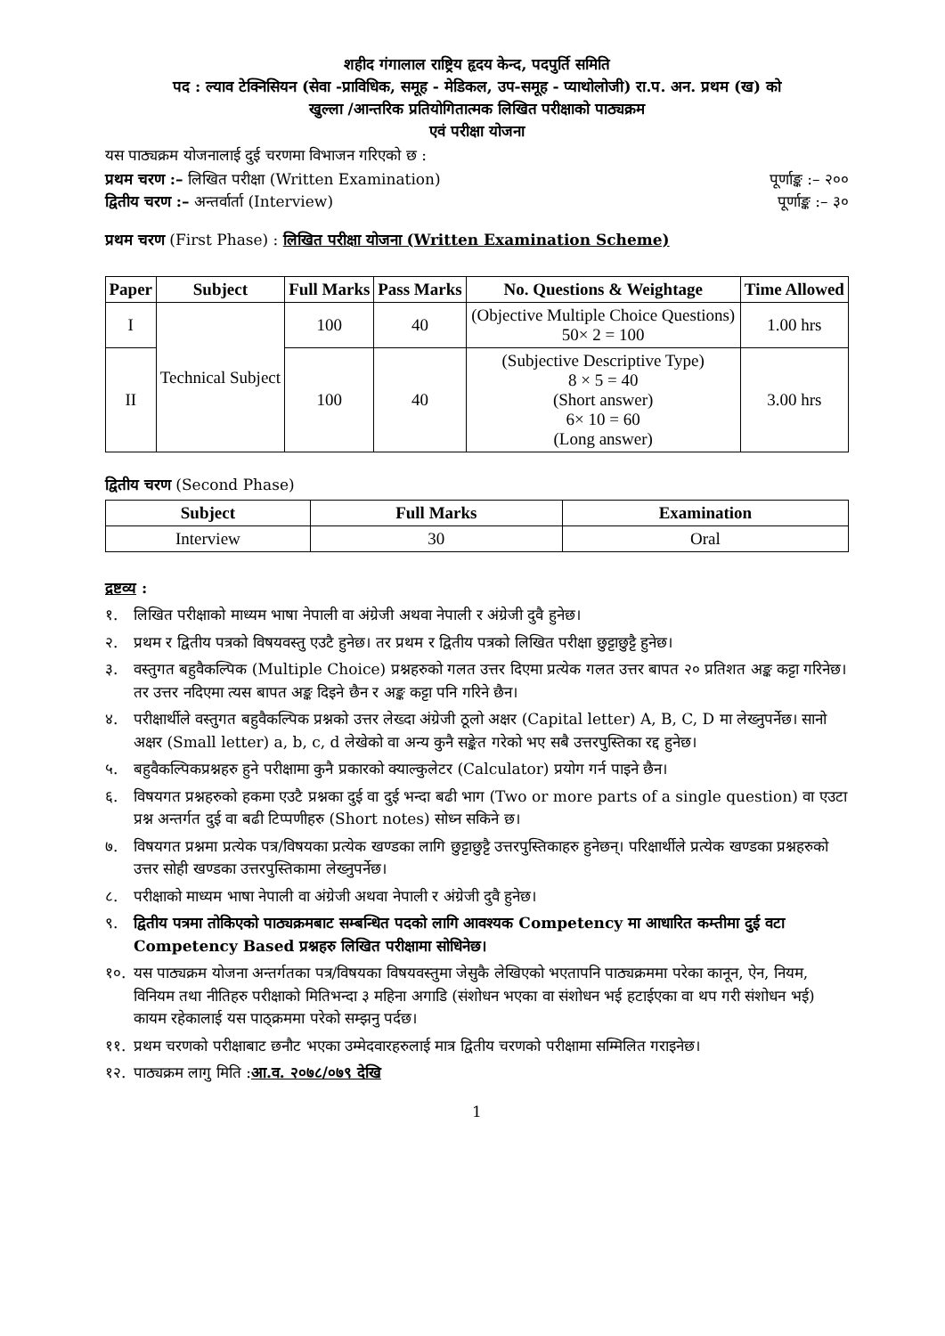शहीद गंगालाल राष्ट्रिय हृदय केन्द, पदपुर्ति समिति
पद : ल्याव टेक्निसियन (सेवा -प्राविधिक, समूह - मेडिकल, उप-समूह - प्याथोलोजी) रा.प. अन. प्रथम (ख) को
खुल्ला /आन्तरिक प्रतियोगितात्मक लिखित परीक्षाको पाठ्यक्रम
एवं परीक्षा योजना
यस पाठ्यक्रम योजनालाई दुई चरणमा विभाजन गरिएको छ :
प्रथम चरण :– लिखित परीक्षा (Written Examination) पूर्णाङ्क :– २००
द्वितीय चरण :– अन्तर्वार्ता (Interview) पूर्णाङ्क :– ३०
प्रथम चरण (First Phase) : लिखित परीक्षा योजना (Written Examination Scheme)
| Paper | Subject | Full Marks | Pass Marks | No. Questions & Weightage | Time Allowed |
| --- | --- | --- | --- | --- | --- |
| I | Technical Subject | 100 | 40 | (Objective Multiple Choice Questions) 50× 2 = 100 | 1.00 hrs |
| II | | 100 | 40 | (Subjective Descriptive Type) 8 × 5 = 40 (Short answer) 6× 10 = 60 (Long answer) | 3.00 hrs |
द्वितीय चरण (Second Phase)
| Subject | Full Marks | Examination |
| --- | --- | --- |
| Interview | 30 | Oral |
द्रष्टव्य :
१. लिखित परीक्षाको माध्यम भाषा नेपाली वा अंग्रेजी अथवा नेपाली र अंग्रेजी दुवै हुनेछ।
२. प्रथम र द्वितीय पत्रको विषयवस्तु एउटै हुनेछ। तर प्रथम र द्वितीय पत्रको लिखित परीक्षा छुट्टाछुट्टै हुनेछ।
३. वस्तुगत बहुवैकल्पिक (Multiple Choice) प्रश्नहरुको गलत उत्तर दिएमा प्रत्येक गलत उत्तर बापत २० प्रतिशत अङ्क कट्टा गरिनेछ। तर उत्तर नदिएमा त्यस बापत अङ्क दिइने छैन र अङ्क कट्टा पनि गरिने छैन।
४. परीक्षार्थीले वस्तुगत बहुवैकल्पिक प्रश्नको उत्तर लेख्दा अंग्रेजी ठूलो अक्षर (Capital letter) A, B, C, D मा लेख्नुपर्नेछ। सानो अक्षर (Small letter) a, b, c, d लेखेको वा अन्य कुनै सङ्केत गरेको भए सबै उत्तरपुस्तिका रद्द हुनेछ।
५. बहुवैकल्पिकप्रश्नहरु हुने परीक्षामा कुनै प्रकारको क्याल्कुलेटर (Calculator) प्रयोग गर्न पाइने छैन।
६. विषयगत प्रश्नहरुको हकमा एउटै प्रश्नका दुई वा दुई भन्दा बढी भाग (Two or more parts of a single question) वा एउटा प्रश्न अन्तर्गत दुई वा बढी टिप्पणीहरु (Short notes) सोध्न सकिने छ।
७. विषयगत प्रश्नमा प्रत्येक पत्र/विषयका प्रत्येक खण्डका लागि छुट्टाछुट्टै उत्तरपुस्तिकाहरु हुनेछन्। परिक्षार्थीले प्रत्येक खण्डका प्रश्नहरुको उत्तर सोही खण्डका उत्तरपुस्तिकामा लेख्नुपर्नेछ।
८. परीक्षाको माध्यम भाषा नेपाली वा अंग्रेजी अथवा नेपाली र अंग्रेजी दुवै हुनेछ।
९. द्वितीय पत्रमा तोकिएको पाठ्यक्रमबाट सम्बन्धित पदको लागि आवश्यक Competency मा आधारित कम्तीमा दुई वटा Competency Based प्रश्नहरु लिखित परीक्षामा सोधिनेछ।
१०. यस पाठ्यक्रम योजना अन्तर्गतका पत्र/विषयका विषयवस्तुमा जेसुकै लेखिएको भएतापनि पाठ्यक्रममा परेका कानून, ऐन, नियम, विनियम तथा नीतिहरु परीक्षाको मितिभन्दा ३ महिना अगाडि (संशोधन भएका वा संशोधन भई हटाईएका वा थप गरी संशोधन भई) कायम रहेकालाई यस पाठ्क्रममा परेको सम्झनु पर्दछ।
११. प्रथम चरणको परीक्षाबाट छनौट भएका उम्मेदवारहरुलाई मात्र द्वितीय चरणको परीक्षामा सम्मिलित गराइनेछ।
१२. पाठ्यक्रम लागु मिति :आ.व. २०७८/०७९ देखि
1